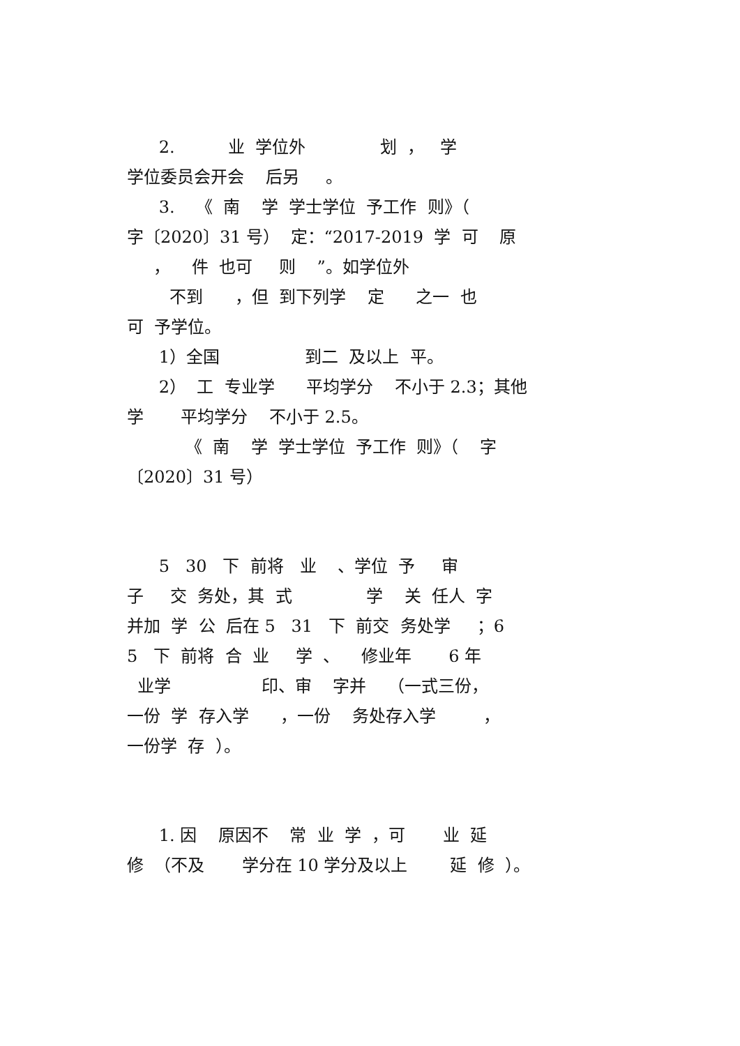2. 业 学位外 划 ， 学
学位委员会开会 后另 。
3. 《 南 学 学士学位 予工作 则》（
字〔2020〕31 号） 定：“2017-2019 学 可 原
， 件 也可 则 ”。如学位外
不到 ，但 到下列学 定 之一 也
可 予学位。
1）全国 到二 及以上 平。
2） 工 专业学 平均学分 不小于 2.3；其他
学 平均学分 不小于 2.5。
《 南 学 学士学位 予工作 则》（ 字
〔2020〕31 号）
5 30 下 前将 业 、学位 予 审
子 交 务处，其 式 学 关 任人 字
并加 学 公 后在 5 31 下 前交 务处学 ；6
5 下 前将 合 业 学 、 修业年 6 年
业学 印、审 字并 （一式三份，
一份 学 存入学 ，一份 务处存入学 ，
一份学 存 ）。
1. 因 原因不 常 业 学 ，可 业 延
修 （不及 学分在 10 学分及以上 延 修 ）。